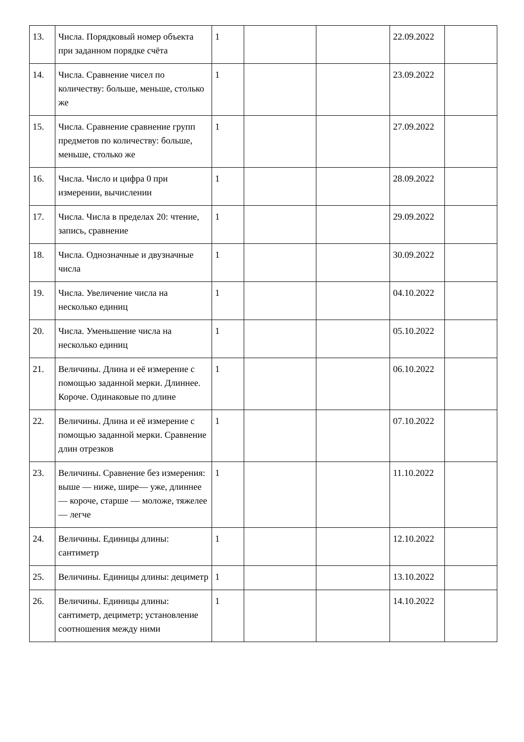| 13. | Числа. Порядковый номер объекта при заданном порядке счёта | 1 | | | 22.09.2022 | |
| 14. | Числа. Сравнение чисел по количеству: больше, меньше, столько же | 1 | | | 23.09.2022 | |
| 15. | Числа. Сравнение сравнение групп предметов по количеству: больше, меньше, столько же | 1 | | | 27.09.2022 | |
| 16. | Числа. Число и цифра 0 при измерении, вычислении | 1 | | | 28.09.2022 | |
| 17. | Числа. Числа в пределах 20: чтение, запись, сравнение | 1 | | | 29.09.2022 | |
| 18. | Числа. Однозначные и двузначные числа | 1 | | | 30.09.2022 | |
| 19. | Числа. Увеличение числа на несколько единиц | 1 | | | 04.10.2022 | |
| 20. | Числа. Уменьшение числа на несколько единиц | 1 | | | 05.10.2022 | |
| 21. | Величины. Длина и её измерение с помощью заданной мерки. Длиннее. Короче. Одинаковые по длине | 1 | | | 06.10.2022 | |
| 22. | Величины. Длина и её измерение с помощью заданной мерки. Сравнение длин отрезков | 1 | | | 07.10.2022 | |
| 23. | Величины. Сравнение без измерения: выше — ниже, шире— уже, длиннее — короче, старше — моложе, тяжелее — легче | 1 | | | 11.10.2022 | |
| 24. | Величины. Единицы длины: сантиметр | 1 | | | 12.10.2022 | |
| 25. | Величины. Единицы длины: дециметр | 1 | | | 13.10.2022 | |
| 26. | Величины. Единицы длины: сантиметр, дециметр; установление соотношения между ними | 1 | | | 14.10.2022 | |